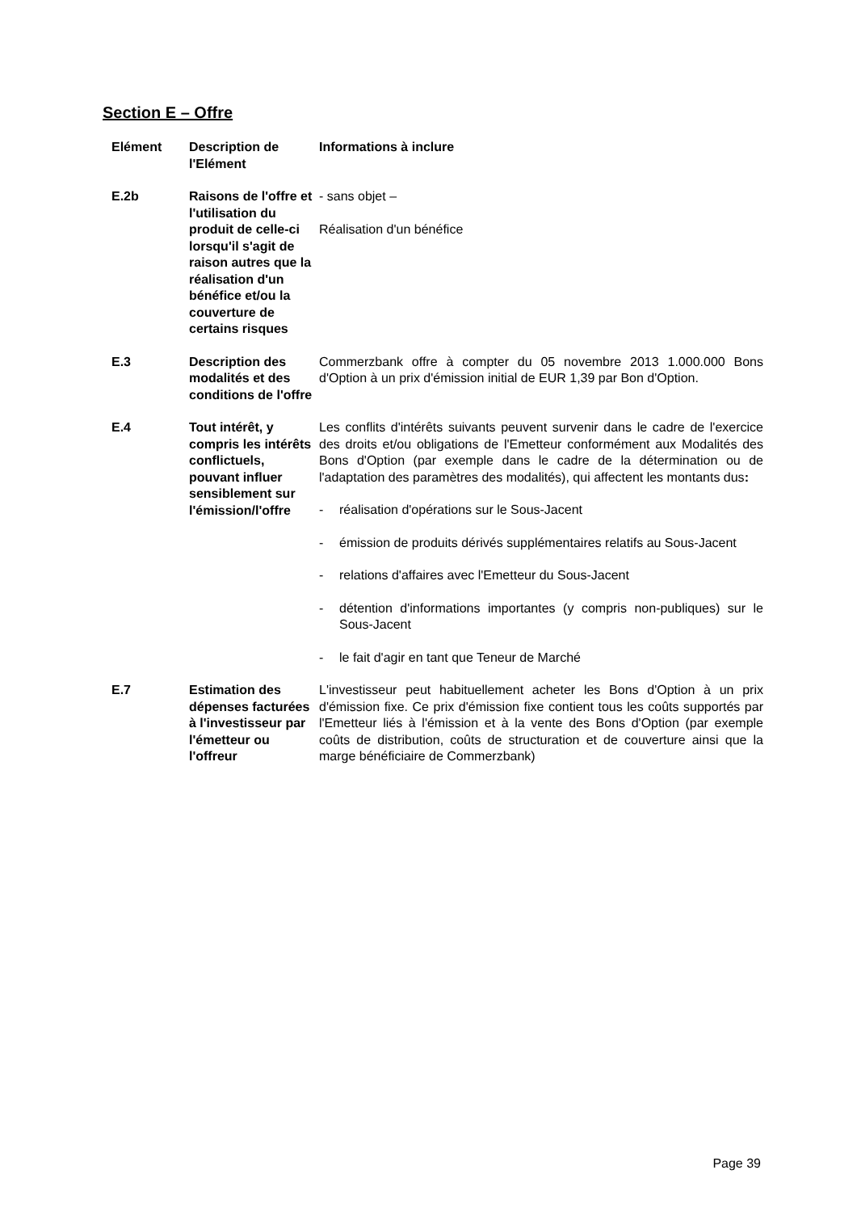Section E – Offre
| Elément | Description de l'Elément | Informations à inclure |
| --- | --- | --- |
| E.2b | Raisons de l'offre et l'utilisation du produit de celle-ci lorsqu'il s'agit de raison autres que la réalisation d'un bénéfice et/ou la couverture de certains risques | - sans objet – Réalisation d'un bénéfice |
| E.3 | Description des modalités et des conditions de l'offre | Commerzbank offre à compter du 05 novembre 2013 1.000.000 Bons d'Option à un prix d'émission initial de EUR 1,39 par Bon d'Option. |
| E.4 | Tout intérêt, y compris les intérêts conflictuels, pouvant influer sensiblement sur l'émission/l'offre | Les conflits d'intérêts suivants peuvent survenir dans le cadre de l'exercice des droits et/ou obligations de l'Emetteur conformément aux Modalités des Bons d'Option (par exemple dans le cadre de la détermination ou de l'adaptation des paramètres des modalités), qui affectent les montants dus : - réalisation d'opérations sur le Sous-Jacent - émission de produits dérivés supplémentaires relatifs au Sous-Jacent - relations d'affaires avec l'Emetteur du Sous-Jacent - détention d'informations importantes (y compris non-publiques) sur le Sous-Jacent - le fait d'agir en tant que Teneur de Marché |
| E.7 | Estimation des dépenses facturées à l'investisseur par l'émetteur ou l'offreur | L'investisseur peut habituellement acheter les Bons d'Option à un prix d'émission fixe. Ce prix d'émission fixe contient tous les coûts supportés par l'Emetteur liés à l'émission et à la vente des Bons d'Option (par exemple coûts de distribution, coûts de structuration et de couverture ainsi que la marge bénéficiaire de Commerzbank) |
Page 39